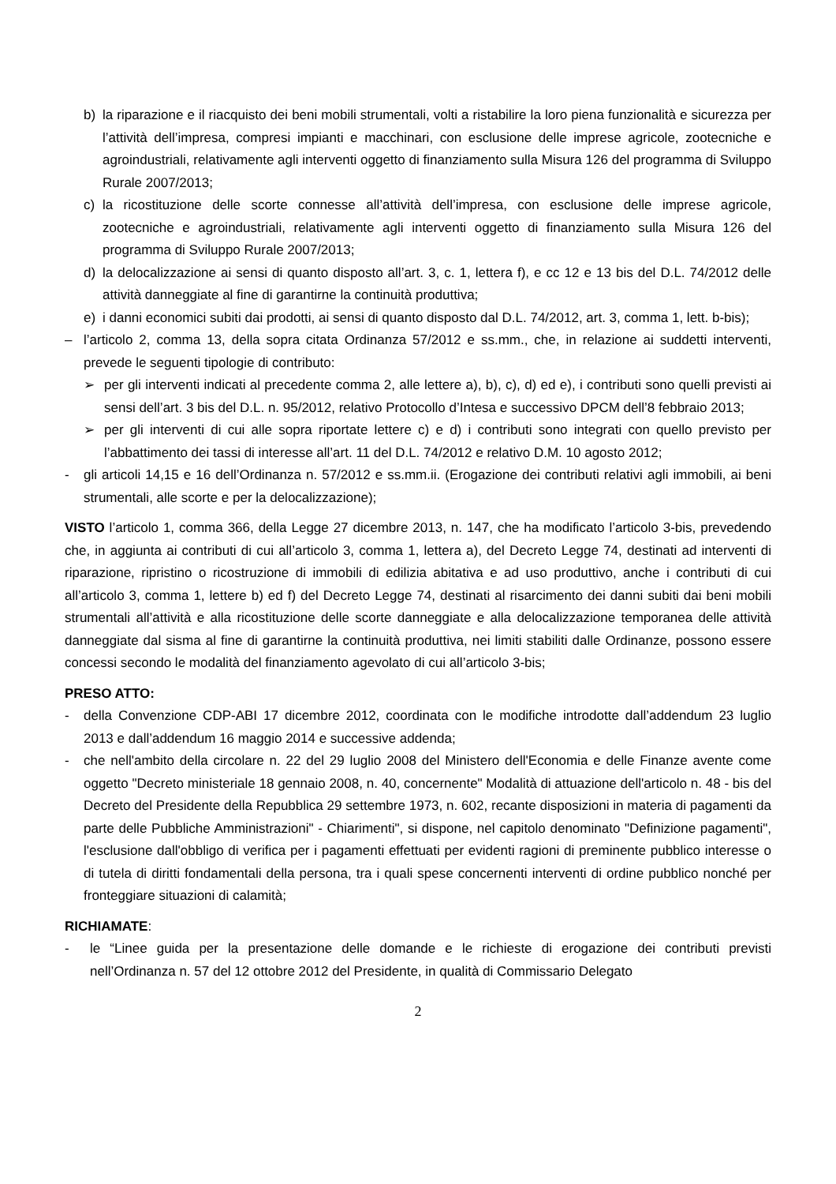b) la riparazione e il riacquisto dei beni mobili strumentali, volti a ristabilire la loro piena funzionalità e sicurezza per l’attività dell’impresa, compresi impianti e macchinari, con esclusione delle imprese agricole, zootecniche e agroindustriali, relativamente agli interventi oggetto di finanziamento sulla Misura 126 del programma di Sviluppo Rurale 2007/2013;
c) la ricostituzione delle scorte connesse all’attività dell’impresa, con esclusione delle imprese agricole, zootecniche e agroindustriali, relativamente agli interventi oggetto di finanziamento sulla Misura 126 del programma di Sviluppo Rurale 2007/2013;
d) la delocalizzazione ai sensi di quanto disposto all’art. 3, c. 1, lettera f), e cc 12 e 13 bis del D.L. 74/2012 delle attività danneggiate al fine di garantirne la continuità produttiva;
e) i danni economici subiti dai prodotti, ai sensi di quanto disposto dal D.L. 74/2012, art. 3, comma 1, lett. b-bis);
– l’articolo 2, comma 13, della sopra citata Ordinanza 57/2012 e ss.mm., che, in relazione ai suddetti interventi, prevede le seguenti tipologie di contributo:
➢ per gli interventi indicati al precedente comma 2, alle lettere a), b), c), d) ed e), i contributi sono quelli previsti ai sensi dell’art. 3 bis del D.L. n. 95/2012, relativo Protocollo d’Intesa e successivo DPCM dell’8 febbraio 2013;
➢ per gli interventi di cui alle sopra riportate lettere c) e d) i contributi sono integrati con quello previsto per l’abbattimento dei tassi di interesse all’art. 11 del D.L. 74/2012 e relativo D.M. 10 agosto 2012;
- gli articoli 14,15 e 16 dell’Ordinanza n. 57/2012 e ss.mm.ii. (Erogazione dei contributi relativi agli immobili, ai beni strumentali, alle scorte e per la delocalizzazione);
VISTO l’articolo 1, comma 366, della Legge 27 dicembre 2013, n. 147, che ha modificato l’articolo 3-bis, prevedendo che, in aggiunta ai contributi di cui all’articolo 3, comma 1, lettera a), del Decreto Legge 74, destinati ad interventi di riparazione, ripristino o ricostruzione di immobili di edilizia abitativa e ad uso produttivo, anche i contributi di cui all’articolo 3, comma 1, lettere b) ed f) del Decreto Legge 74, destinati al risarcimento dei danni subiti dai beni mobili strumentali all’attività e alla ricostituzione delle scorte danneggiate e alla delocalizzazione temporanea delle attività danneggiate dal sisma al fine di garantirne la continuità produttiva, nei limiti stabiliti dalle Ordinanze, possono essere concessi secondo le modalità del finanziamento agevolato di cui all’articolo 3-bis;
PRESO ATTO:
- della Convenzione CDP-ABI 17 dicembre 2012, coordinata con le modifiche introdotte dall’addendum 23 luglio 2013 e dall’addendum 16 maggio 2014 e successive addenda;
- che nell'ambito della circolare n. 22 del 29 luglio 2008 del Ministero dell'Economia e delle Finanze avente come oggetto "Decreto ministeriale 18 gennaio 2008, n. 40, concernente" Modalità di attuazione dell'articolo n. 48 - bis del Decreto del Presidente della Repubblica 29 settembre 1973, n. 602, recante disposizioni in materia di pagamenti da parte delle Pubbliche Amministrazioni" - Chiarimenti", si dispone, nel capitolo denominato "Definizione pagamenti", l'esclusione dall'obbligo di verifica per i pagamenti effettuati per evidenti ragioni di preminente pubblico interesse o di tutela di diritti fondamentali della persona, tra i quali spese concernenti interventi di ordine pubblico nonché per fronteggiare situazioni di calamità;
RICHIAMATE:
- le “Linee guida per la presentazione delle domande e le richieste di erogazione dei contributi previsti nell’Ordinanza n. 57 del 12 ottobre 2012 del Presidente, in qualità di Commissario Delegato
2